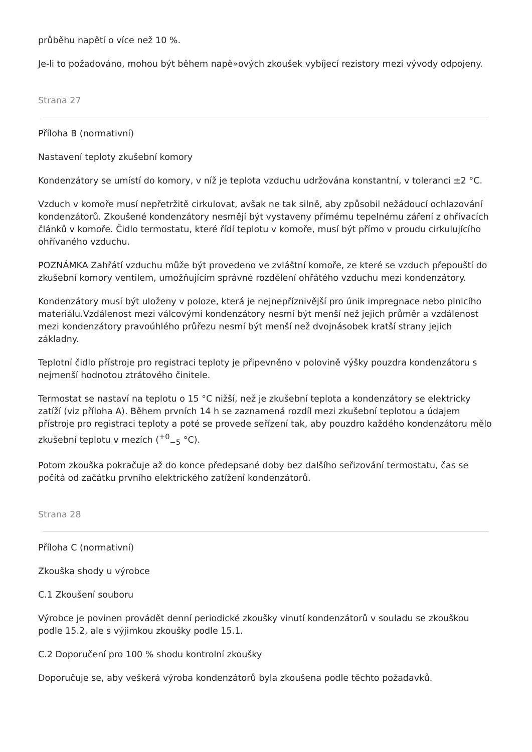průběhu napětí o více než 10 %.
Je-li to požadováno, mohou být během napě»ových zkoušek vybíjecí rezistory mezi vývody odpojeny.
Strana 27
Příloha B (normativní)
Nastavení teploty zkušební komory
Kondenzátory se umístí do komory, v níž je teplota vzduchu udržována konstantní, v toleranci ±2 °C.
Vzduch v komoře musí nepřetržitě cirkulovat, avšak ne tak silně, aby způsobil nežádoucí ochlazování kondenzátorů. Zkoušené kondenzátory nesmějí být vystaveny přímému tepelnému záření z ohřívacích článků v komoře. Čidlo termostatu, které řídí teplotu v komoře, musí být přímo v proudu cirkulujícího ohřívaného vzduchu.
POZNÁMKA Zahřátí vzduchu může být provedeno ve zvláštní komoře, ze které se vzduch přepouští do zkušební komory ventilem, umožňujícím správné rozdělení ohřátého vzduchu mezi kondenzátory.
Kondenzátory musí být uloženy v poloze, která je nejnepříznivější pro únik impregnace nebo plnicího materiálu.Vzdálenost mezi válcovými kondenzátory nesmí být menší než jejich průměr a vzdálenost mezi kondenzátory pravoúhlého průřezu nesmí být menší než dvojnásobek kratší strany jejich základny.
Teplotní čidlo přístroje pro registraci teploty je připevněno v polovině výšky pouzdra kondenzátoru s nejmenší hodnotou ztrátového činitele.
Termostat se nastaví na teplotu o 15 °C nižší, než je zkušební teplota a kondenzátory se elektricky zatíží (viz příloha A). Během prvních 14 h se zaznamená rozdíl mezi zkušební teplotou a údajem přístroje pro registraci teploty a poté se provede seřízení tak, aby pouzdro každého kondenzátoru mělo zkušební teplotu v mezích (<sup>+0</sup><sub>−5</sub> °C).
Potom zkouška pokračuje až do konce předepsané doby bez dalšího seřizování termostatu, čas se počítá od začátku prvního elektrického zatížení kondenzátorů.
Strana 28
Příloha C (normativní)
Zkouška shody u výrobce
C.1 Zkoušení souboru
Výrobce je povinen provádět denní periodické zkoušky vinutí kondenzátorů v souladu se zkouškou podle 15.2, ale s výjimkou zkoušky podle 15.1.
C.2 Doporučení pro 100 % shodu kontrolní zkoušky
Doporučuje se, aby veškerá výroba kondenzátorů byla zkoušena podle těchto požadavků.